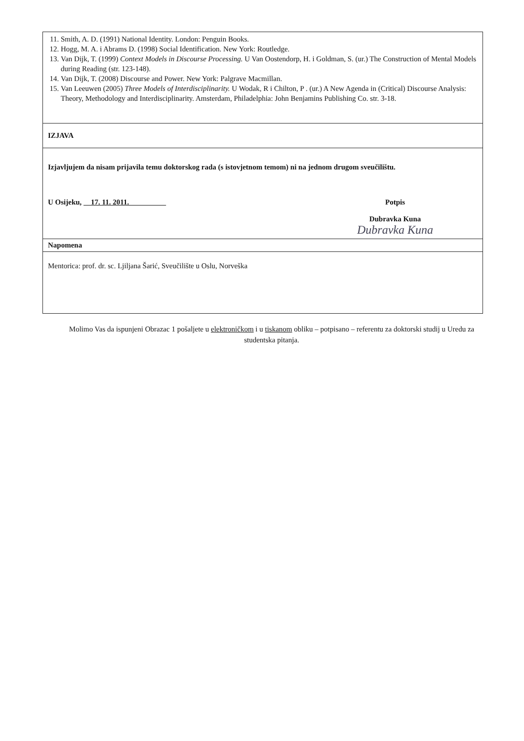| 11. Smith, A. D. (1991) National Identity. London: Penguin Books. 12. Hogg, M. A. i Abrams D. (1998) Social Identification. New York: Routledge. 13. Van Dijk, T. (1999) Context Models in Discourse Processing. U Van Oostendorp, H. i Goldman, S. (ur.) The Construction of Mental Models during Reading (str. 123-148). 14. Van Dijk, T. (2008) Discourse and Power. New York: Palgrave Macmillan. 15. Van Leeuwen (2005) Three Models of Interdisciplinarity. U Wodak, R i Chilton, P . (ur.) A New Agenda in (Critical) Discourse Analysis: Theory, Methodology and Interdisciplinarity. Amsterdam, Philadelphia: John Benjamins Publishing Co. str. 3-18. |
| IZJAVA |
| Izjavljujem da nisam prijavila temu doktorskog rada (s istovjetnom temom) ni na jednom drugom sveučilištu. U Osijeku, 17. 11. 2011. Potpis Dubravka Kuna Dubravka Kuna |
| Napomena |
| Mentorica: prof. dr. sc. Ljiljana Šarić, Sveučilište u Oslu, Norveška |
Molimo Vas da ispunjeni Obrazac 1 pošaljete u elektroničkom i u tiskanom obliku – potpisano – referentu za doktorski studij u Uredu za studentska pitanja.